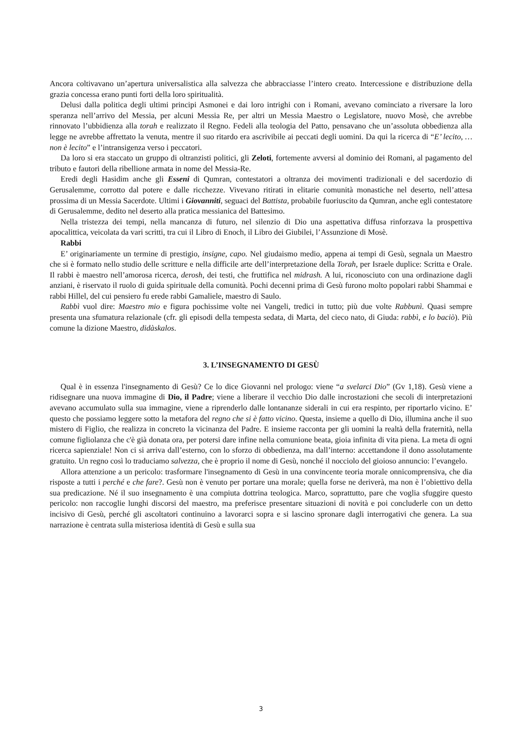Ancora coltivavano un’apertura universalistica alla salvezza che abbracciasse l’intero creato. Intercessione e distribuzione della grazia concessa erano punti forti della loro spiritualità.
Delusi dalla politica degli ultimi principi Asmonei e dai loro intrighi con i Romani, avevano cominciato a riversare la loro speranza nell’arrivo del Messia, per alcuni Messia Re, per altri un Messia Maestro o Legislatore, nuovo Mosè, che avrebbe rinnovato l’ubbidienza alla torah e realizzato il Regno. Fedeli alla teologia del Patto, pensavano che un’assoluta obbedienza alla legge ne avrebbe affrettato la venuta, mentre il suo ritardo era ascrivibile ai peccati degli uomini. Da qui la ricerca di “E’ lecito, …non è lecito” e l’intransigenza verso i peccatori.
Da loro si era staccato un gruppo di oltranzisti politici, gli Zeloti, fortemente avversi al dominio dei Romani, al pagamento del tributo e fautori della ribellione armata in nome del Messia-Re.
Eredi degli Hasidim anche gli Esseni di Qumran, contestatori a oltranza dei movimenti tradizionali e del sacerdozio di Gerusalemme, corrotto dal potere e dalle ricchezze. Vivevano ritirati in elitarie comunità monastiche nel deserto, nell’attesa prossima di un Messia Sacerdote. Ultimi i Giovanniti, seguaci del Battista, probabile fuoriuscito da Qumran, anche egli contestatore di Gerusalemme, dedito nel deserto alla pratica messianica del Battesimo.
Nella tristezza dei tempi, nella mancanza di futuro, nel silenzio di Dio una aspettativa diffusa rinforzava la prospettiva apocalittica, veicolata da vari scritti, tra cui il Libro di Enoch, il Libro dei Giubilei, l’Assunzione di Mosè.
Rabbi
E’ originariamente un termine di prestigio, insigne, capo. Nel giudaismo medio, appena ai tempi di Gesù, segnala un Maestro che si è formato nello studio delle scritture e nella difficile arte dell’interpretazione della Torah, per Israele duplice: Scritta e Orale. Il rabbi è maestro nell’amorosa ricerca, derosh, dei testi, che fruttifica nel midrash. A lui, riconosciuto con una ordinazione dagli anziani, è riservato il ruolo di guida spirituale della comunità. Pochi decenni prima di Gesù furono molto popolari rabbi Shammai e rabbi Hillel, del cui pensiero fu erede rabbi Gamaliele, maestro di Saulo.
Rabbì vuol dire: Maestro mio e figura pochissime volte nei Vangeli, tredici in tutto; più due volte Rabbunì. Quasi sempre presenta una sfumatura relazionale (cfr. gli episodi della tempesta sedata, di Marta, del cieco nato, di Giuda: rabbì, e lo baciò). Più comune la dizione Maestro, didàskalos.
3. L’INSEGNAMENTO DI GESÙ
Qual è in essenza l'insegnamento di Gesù? Ce lo dice Giovanni nel prologo: viene “a svelarci Dio” (Gv 1,18). Gesù viene a ridisegnare una nuova immagine di Dio, il Padre; viene a liberare il vecchio Dio dalle incrostazioni che secoli di interpretazioni avevano accumulato sulla sua immagine, viene a riprenderlo dalle lontananze siderali in cui era respinto, per riportarlo vicino. E’ questo che possiamo leggere sotto la metafora del regno che si è fatto vicino. Questa, insieme a quello di Dio, illumina anche il suo mistero di Figlio, che realizza in concreto la vicinanza del Padre. E insieme racconta per gli uomini la realtà della fraternità, nella comune figliolanza che c'è già donata ora, per potersi dare infine nella comunione beata, gioia infinita di vita piena. La meta di ogni ricerca sapienziale! Non ci si arriva dall’esterno, con lo sforzo di obbedienza, ma dall’interno: accettandone il dono assolutamente gratuito. Un regno così lo traduciamo salvezza, che è proprio il nome di Gesù, nonché il nocciolo del gioioso annuncio: l’evangelo.
Allora attenzione a un pericolo: trasformare l'insegnamento di Gesù in una convincente teoria morale onnicomprensiva, che dia risposte a tutti i perché e che fare?. Gesù non è venuto per portare una morale; quella forse ne deriverà, ma non è l’obiettivo della sua predicazione. Né il suo insegnamento è una compiuta dottrina teologica. Marco, soprattutto, pare che voglia sfuggire questo pericolo: non raccoglie lunghi discorsi del maestro, ma preferisce presentare situazioni di novità e poi concluderle con un detto incisivo di Gesù, perché gli ascoltatori continuino a lavorarci sopra e si lascino spronare dagli interrogativi che genera. La sua narrazione è centrata sulla misteriosa identità di Gesù e sulla sua
3